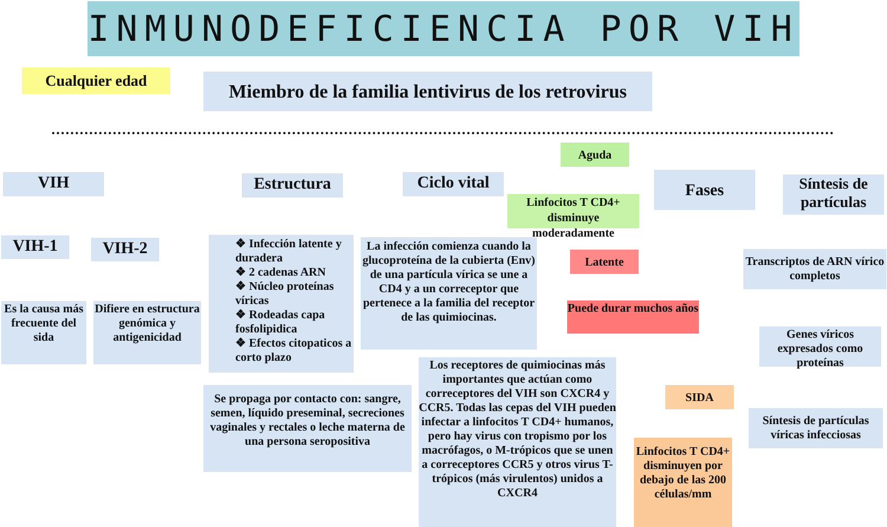INMUNODEFICIENCIA POR VIH
Cualquier edad
Miembro de la familia lentivirus de los retrovirus
VIH
VIH-1 VIH-2
Es la causa más frecuente del sida
Difiere en estructura genómica y antigenicidad
Estructura
❖ Infección latente y duradera
❖ 2 cadenas ARN
❖ Núcleo proteínas víricas
❖ Rodeadas capa fosfolipidica
❖ Efectos citopaticos a corto plazo
Ciclo vital
La infección comienza cuando la glucoproteína de la cubierta (Env) de una partícula vírica se une a CD4 y a un correceptor que pertenece a la familia del receptor de las quimiocinas.
Se propaga por contacto con: sangre, semen, líquido preseminal, secreciones vaginales y rectales o leche materna de una persona seropositiva
Los receptores de quimiocinas más importantes que actúan como correceptores del VIH son CXCR4 y CCR5. Todas las cepas del VIH pueden infectar a linfocitos T CD4+ humanos, pero hay virus con tropismo por los macrófagos, o M-trópicos que se unen a correceptores CCR5 y otros virus T- trópicos (más virulentos) unidos a CXCR4
Aguda
Linfocitos T CD4+ disminuye moderadamente
Fases
Latente
Puede durar muchos años
SIDA
Linfocitos T CD4+ disminuyen por debajo de las 200 células/mm
Síntesis de partículas
Transcriptos de ARN vírico completos
Genes víricos expresados como proteínas
Síntesis de partículas víricas infecciosas